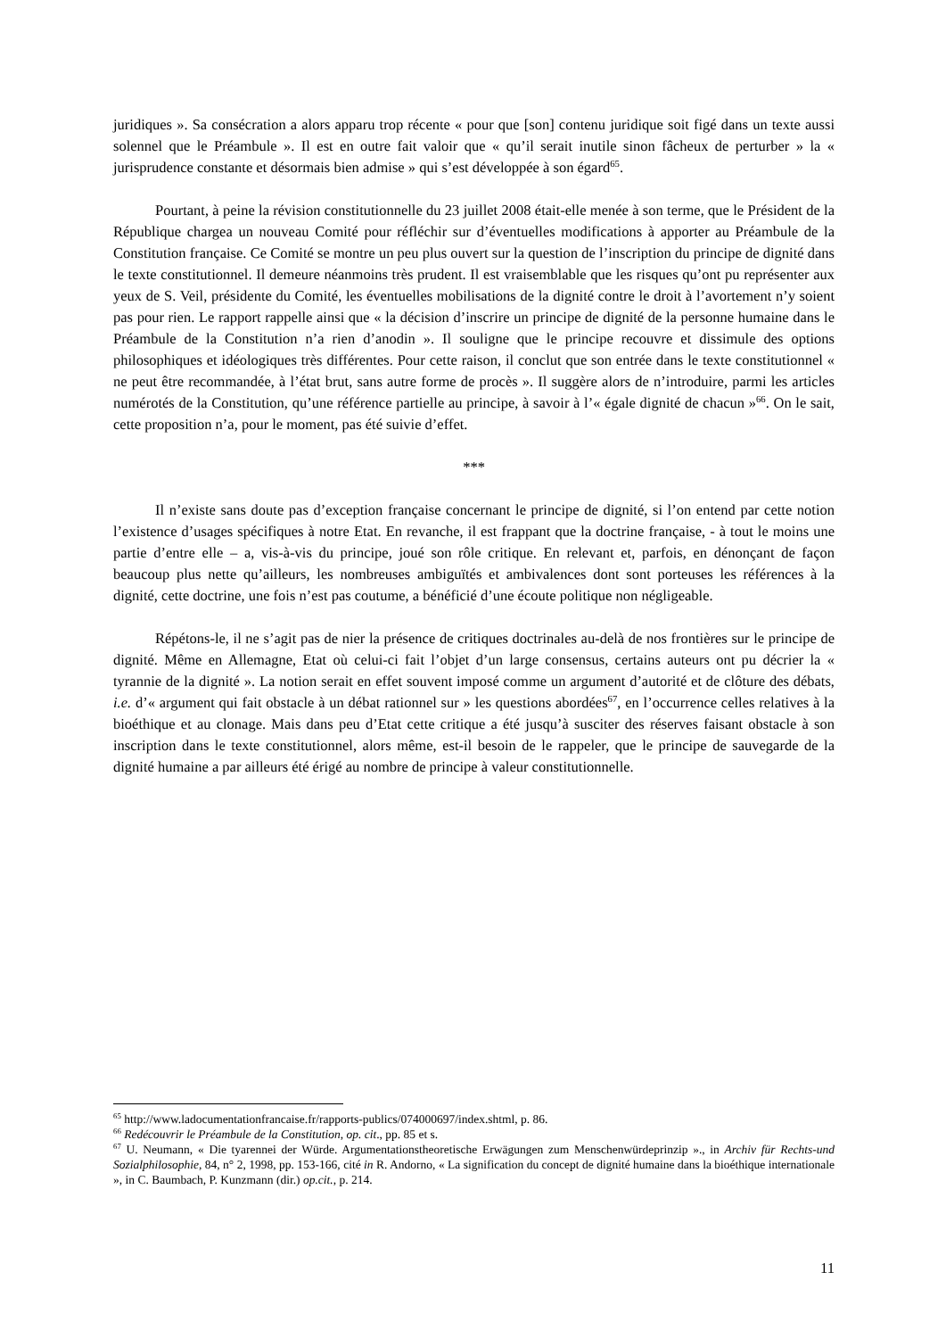juridiques ». Sa consécration a alors apparu trop récente « pour que [son] contenu juridique soit figé dans un texte aussi solennel que le Préambule ». Il est en outre fait valoir que « qu’il serait inutile sinon fâcheux de perturber » la « jurisprudence constante et désormais bien admise » qui s’est développée à son égard<sup>65</sup>.
Pourtant, à peine la révision constitutionnelle du 23 juillet 2008 était-elle menée à son terme, que le Président de la République chargea un nouveau Comité pour réfléchir sur d’éventuelles modifications à apporter au Préambule de la Constitution française. Ce Comité se montre un peu plus ouvert sur la question de l’inscription du principe de dignité dans le texte constitutionnel. Il demeure néanmoins très prudent. Il est vraisemblable que les risques qu’ont pu représenter aux yeux de S. Veil, présidente du Comité, les éventuelles mobilisations de la dignité contre le droit à l’avortement n’y soient pas pour rien. Le rapport rappelle ainsi que « la décision d’inscrire un principe de dignité de la personne humaine dans le Préambule de la Constitution n’a rien d’anodin ». Il souligne que le principe recouvre et dissimule des options philosophiques et idéologiques très différentes. Pour cette raison, il conclut que son entrée dans le texte constitutionnel « ne peut être recommandée, à l’état brut, sans autre forme de procès ». Il suggère alors de n’introduire, parmi les articles numérotés de la Constitution, qu’une référence partielle au principe, à savoir à l’« égale dignité de chacun »<sup>66</sup>. On le sait, cette proposition n’a, pour le moment, pas été suivie d’effet.
***
Il n’existe sans doute pas d’exception française concernant le principe de dignité, si l’on entend par cette notion l’existence d’usages spécifiques à notre Etat. En revanche, il est frappant que la doctrine française, - à tout le moins une partie d’entre elle – a, vis-à-vis du principe, joué son rôle critique. En relevant et, parfois, en dénonçant de façon beaucoup plus nette qu’ailleurs, les nombreuses ambiguïtés et ambivalences dont sont porteuses les références à la dignité, cette doctrine, une fois n’est pas coutume, a bénéficié d’une écoute politique non négligeable.
Répétons-le, il ne s’agit pas de nier la présence de critiques doctrinales au-delà de nos frontières sur le principe de dignité. Même en Allemagne, Etat où celui-ci fait l’objet d’un large consensus, certains auteurs ont pu décrier la « tyrannie de la dignité ». La notion serait en effet souvent imposé comme un argument d’autorité et de clôture des débats, i.e. d’« argument qui fait obstacle à un débat rationnel sur » les questions abordées<sup>67</sup>, en l’occurrence celles relatives à la bioéthique et au clonage. Mais dans peu d’Etat cette critique a été jusqu’à susciter des réserves faisant obstacle à son inscription dans le texte constitutionnel, alors même, est-il besoin de le rappeler, que le principe de sauvegarde de la dignité humaine a par ailleurs été érigé au nombre de principe à valeur constitutionnelle.
<sup>65</sup> http://www.ladocumentationfrancaise.fr/rapports-publics/074000697/index.shtml, p. 86.
<sup>66</sup> Redécouvrir le Préambule de la Constitution, op. cit., pp. 85 et s.
<sup>67</sup> U. Neumann, « Die tyarennei der Würde. Argumentationstheoretische Erwägungen zum Menschenwürdeprinzip »., in Archiv für Rechts-und Sozialphilosophie, 84, n° 2, 1998, pp. 153-166, cité in R. Andorno, « La signification du concept de dignité humaine dans la bioéthique internationale », in C. Baumbach, P. Kunzmann (dir.) op.cit., p. 214.
11